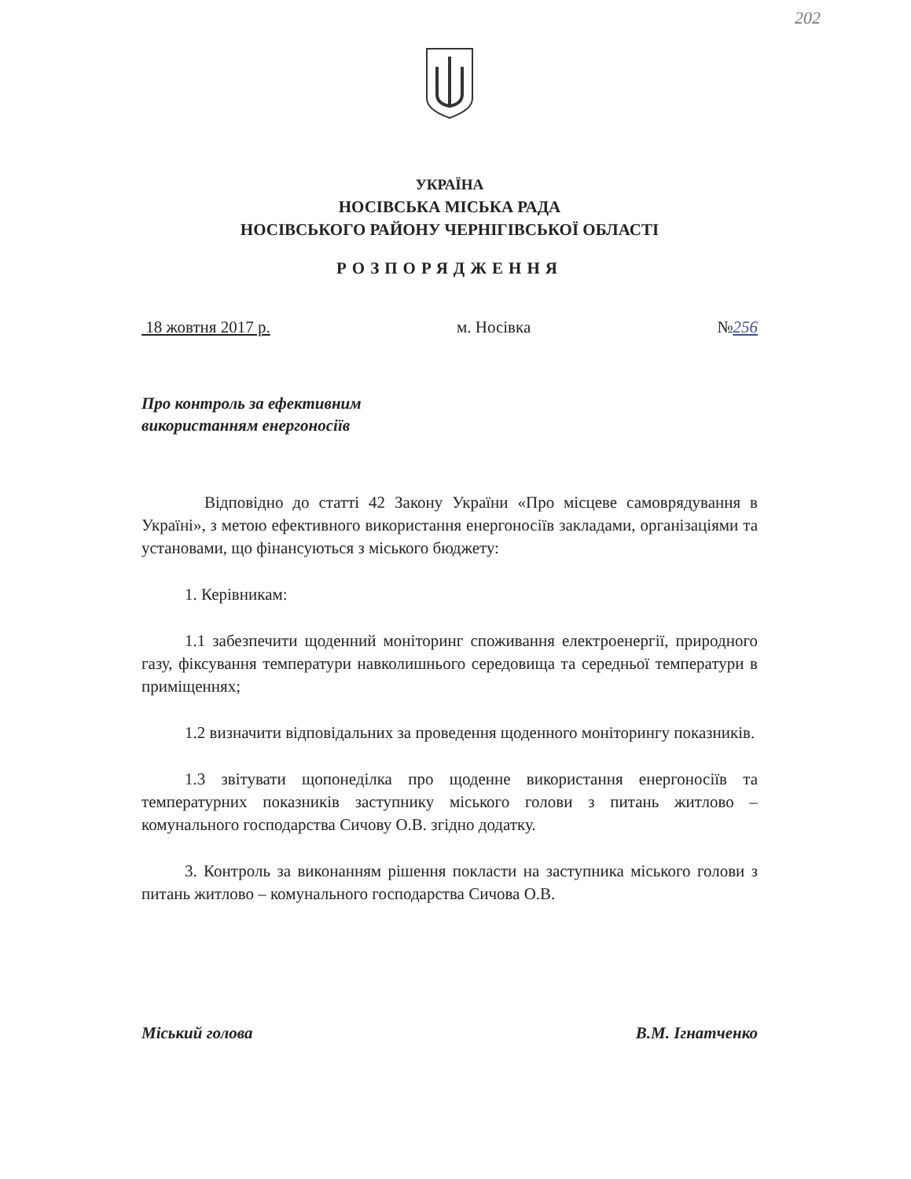202
УКРАЇНА
НОСІВСЬКА МІСЬКА РАДА
НОСІВСЬКОГО РАЙОНУ ЧЕРНІГІВСЬКОЇ ОБЛАСТІ
РОЗПОРЯДЖЕННЯ
18 жовтня 2017 р. м. Носівка №256
Про контроль за ефективним
використанням енергоносіїв
Відповідно до статті 42 Закону України «Про місцеве самоврядування в Україні», з метою ефективного використання енергоносіїв закладами, організаціями та установами, що фінансуються з міського бюджету:
1. Керівникам:
1.1 забезпечити щоденний моніторинг споживання електроенергії, природного газу, фіксування температури навколишнього середовища та середньої температури в приміщеннях;
1.2 визначити відповідальних за проведення щоденного моніторингу показників.
1.3 звітувати щопонеділка про щоденне використання енергоносіїв та температурних показників заступнику міського голови з питань житлово – комунального господарства Сичову О.В. згідно додатку.
3. Контроль за виконанням рішення покласти на заступника міського голови з питань житлово – комунального господарства Сичова О.В.
Міський голова В.М. Ігнатченко